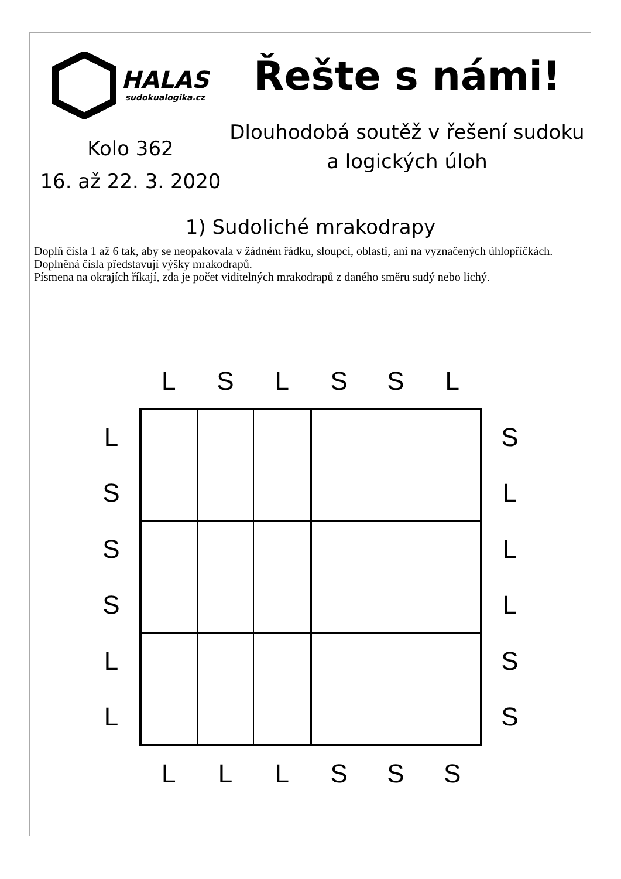HALAS
sudokualogika.cz
Kolo 362
16. až 22. 3. 2020
Řešte s námi!
Dlouhodobá soutěž v řešení sudoku a logických úloh
1) Sudoliché mrakodrapy
Doplň čísla 1 až 6 tak, aby se neopakovala v žádném řádku, sloupci, oblasti, ani na vyznačených úhlopříčkách.
Doplněná čísla představují výšky mrakodrapů.
Písmena na okrajích říkají, zda je počet viditelných mrakodrapů z daného směru sudý nebo lichý.
| | L | S | L | S | S | L | |
| L | | | | | | | S |
| S | | | | | | | L |
| S | | | | | | | L |
| S | | | | | | | L |
| L | | | | | | | S |
| L | | | | | | | S |
| | L | L | L | S | S | S | |